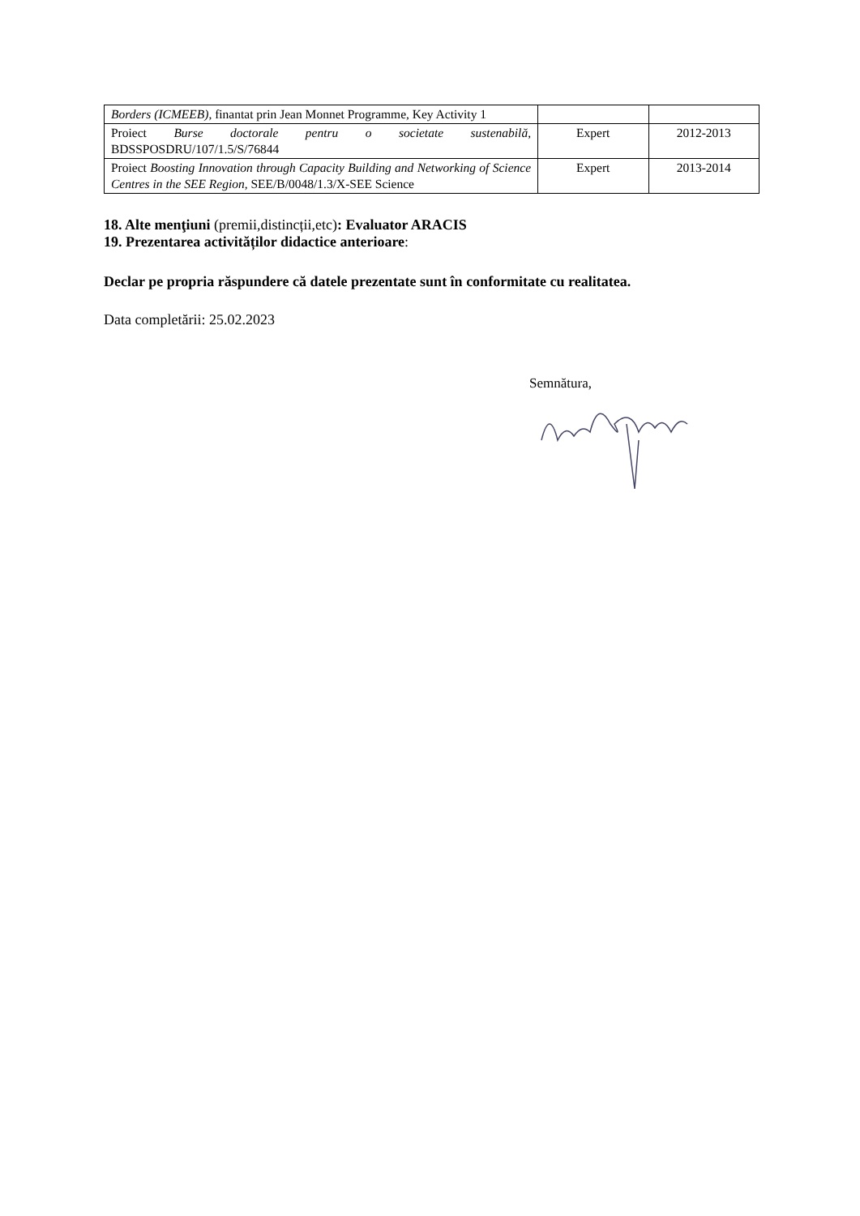| Borders (ICMEEB) , finantat prin Jean Monnet Programme, Key Activity 1 | | |
| Proiect Burse doctorale pentru o societate sustenabilă , BDSSPOSDRU/107/1.5/S/76844 | Expert | 2012-2013 |
| Proiect Boosting Innovation through Capacity Building and Networking of Science Centres in the SEE Region , SEE/B/0048/1.3/X-SEE Science | Expert | 2013-2014 |
18. Alte menţiuni (premii,distincții,etc): Evaluator ARACIS
19. Prezentarea activităților didactice anterioare:
Declar pe propria răspundere că datele prezentate sunt în conformitate cu realitatea.
Data completării: 25.02.2023
Semnătura,